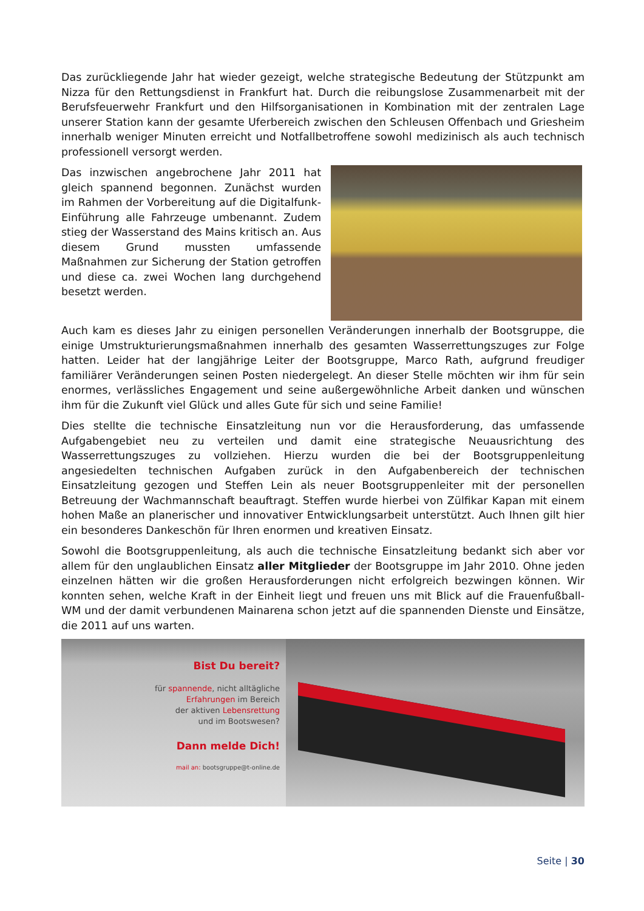Das zurückliegende Jahr hat wieder gezeigt, welche strategische Bedeutung der Stützpunkt am Nizza für den Rettungsdienst in Frankfurt hat. Durch die reibungslose Zusammenarbeit mit der Berufsfeuerwehr Frankfurt und den Hilfsorganisationen in Kombination mit der zentralen Lage unserer Station kann der gesamte Uferbereich zwischen den Schleusen Offenbach und Griesheim innerhalb weniger Minuten erreicht und Notfallbetroffene sowohl medizinisch als auch technisch professionell versorgt werden.
Das inzwischen angebrochene Jahr 2011 hat gleich spannend begonnen. Zunächst wurden im Rahmen der Vorbereitung auf die Digitalfunk-Einführung alle Fahrzeuge umbenannt. Zudem stieg der Wasserstand des Mains kritisch an. Aus diesem Grund mussten umfassende Maßnahmen zur Sicherung der Station getroffen und diese ca. zwei Wochen lang durchgehend besetzt werden.
Auch kam es dieses Jahr zu einigen personellen Veränderungen innerhalb der Bootsgruppe, die einige Umstrukturierungsmaßnahmen innerhalb des gesamten Wasserrettungszuges zur Folge hatten. Leider hat der langjährige Leiter der Bootsgruppe, Marco Rath, aufgrund freudiger familiärer Veränderungen seinen Posten niedergelegt. An dieser Stelle möchten wir ihm für sein enormes, verlässliches Engagement und seine außergewöhnliche Arbeit danken und wünschen ihm für die Zukunft viel Glück und alles Gute für sich und seine Familie!
Dies stellte die technische Einsatzleitung nun vor die Herausforderung, das umfassende Aufgabengebiet neu zu verteilen und damit eine strategische Neuausrichtung des Wasserrettungszuges zu vollziehen. Hierzu wurden die bei der Bootsgruppenleitung angesiedelten technischen Aufgaben zurück in den Aufgabenbereich der technischen Einsatzleitung gezogen und Steffen Lein als neuer Bootsgruppenleiter mit der personellen Betreuung der Wachmannschaft beauftragt. Steffen wurde hierbei von Zülfikar Kapan mit einem hohen Maße an planerischer und innovativer Entwicklungsarbeit unterstützt. Auch Ihnen gilt hier ein besonderes Dankeschön für Ihren enormen und kreativen Einsatz.
Sowohl die Bootsgruppenleitung, als auch die technische Einsatzleitung bedankt sich aber vor allem für den unglaublichen Einsatz aller Mitglieder der Bootsgruppe im Jahr 2010. Ohne jeden einzelnen hätten wir die großen Herausforderungen nicht erfolgreich bezwingen können. Wir konnten sehen, welche Kraft in der Einheit liegt und freuen uns mit Blick auf die Frauenfußball-WM und der damit verbundenen Mainarena schon jetzt auf die spannenden Dienste und Einsätze, die 2011 auf uns warten.
Bist Du bereit?
für spannende, nicht alltägliche
Erfahrungen im Bereich
der aktiven Lebensrettung
und im Bootswesen?
Dann melde Dich!
mail an: bootsgruppe@t-online.de
Seite | 30